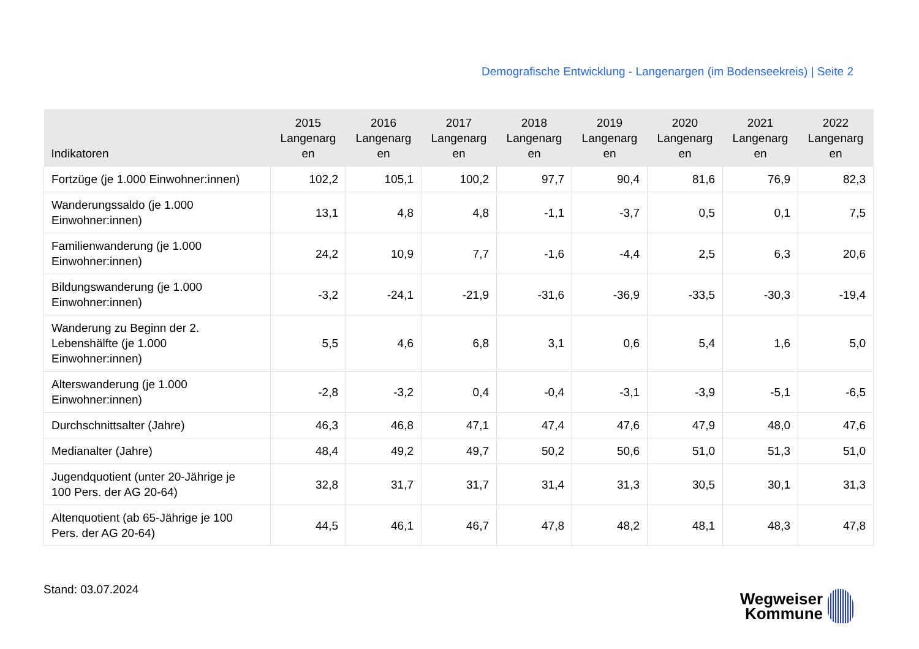Demografische Entwicklung - Langenargen (im Bodenseekreis) | Seite 2
| Indikatoren | 2015 Langenarg en | 2016 Langenarg en | 2017 Langenarg en | 2018 Langenarg en | 2019 Langenarg en | 2020 Langenarg en | 2021 Langenarg en | 2022 Langenarg en |
| --- | --- | --- | --- | --- | --- | --- | --- | --- |
| Fortzüge (je 1.000 Einwohner:innen) | 102,2 | 105,1 | 100,2 | 97,7 | 90,4 | 81,6 | 76,9 | 82,3 |
| Wanderungssaldo (je 1.000 Einwohner:innen) | 13,1 | 4,8 | 4,8 | -1,1 | -3,7 | 0,5 | 0,1 | 7,5 |
| Familienwanderung (je 1.000 Einwohner:innen) | 24,2 | 10,9 | 7,7 | -1,6 | -4,4 | 2,5 | 6,3 | 20,6 |
| Bildungswanderung (je 1.000 Einwohner:innen) | -3,2 | -24,1 | -21,9 | -31,6 | -36,9 | -33,5 | -30,3 | -19,4 |
| Wanderung zu Beginn der 2. Lebenshälfte (je 1.000 Einwohner:innen) | 5,5 | 4,6 | 6,8 | 3,1 | 0,6 | 5,4 | 1,6 | 5,0 |
| Alterswanderung (je 1.000 Einwohner:innen) | -2,8 | -3,2 | 0,4 | -0,4 | -3,1 | -3,9 | -5,1 | -6,5 |
| Durchschnittsalter (Jahre) | 46,3 | 46,8 | 47,1 | 47,4 | 47,6 | 47,9 | 48,0 | 47,6 |
| Medianalter (Jahre) | 48,4 | 49,2 | 49,7 | 50,2 | 50,6 | 51,0 | 51,3 | 51,0 |
| Jugendquotient (unter 20-Jährige je 100 Pers. der AG 20-64) | 32,8 | 31,7 | 31,7 | 31,4 | 31,3 | 30,5 | 30,1 | 31,3 |
| Altenquotient (ab 65-Jährige je 100 Pers. der AG 20-64) | 44,5 | 46,1 | 46,7 | 47,8 | 48,2 | 48,1 | 48,3 | 47,8 |
Stand: 03.07.2024
Wegweiser
Kommune